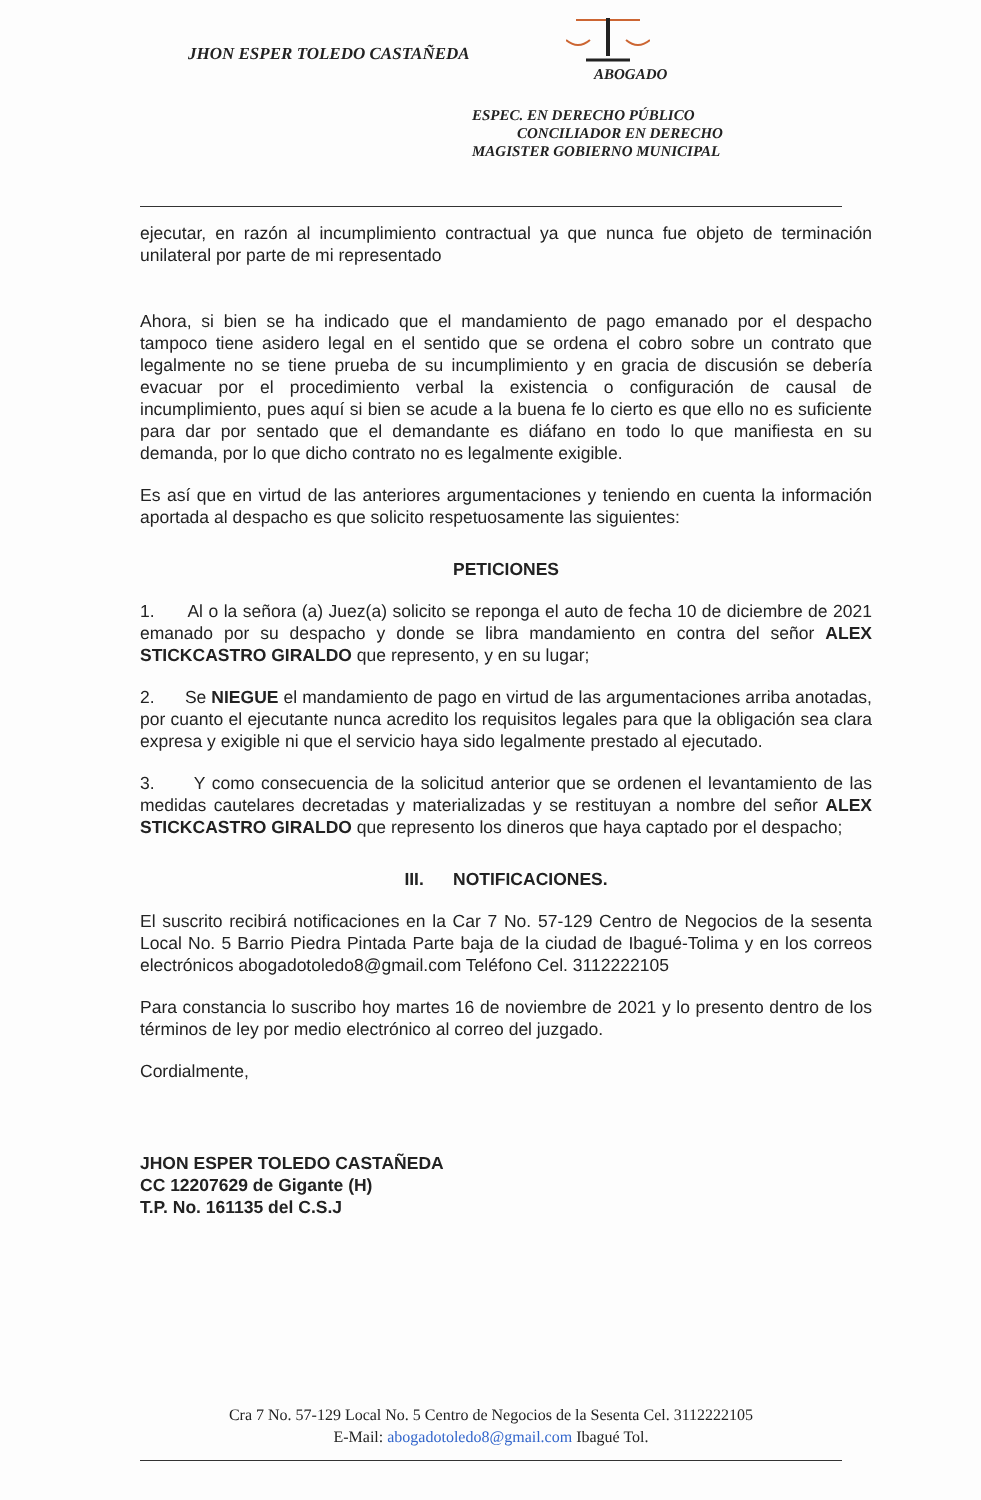JHON ESPER TOLEDO CASTAÑEDA
ABOGADO
ESPEC. EN DERECHO PÚBLICO
CONCILIADOR EN DERECHO
MAGISTER GOBIERNO MUNICIPAL
ejecutar, en razón al incumplimiento contractual ya que nunca fue objeto de terminación unilateral por parte de mi representado
Ahora, si bien se ha indicado que el mandamiento de pago emanado por el despacho tampoco tiene asidero legal en el sentido que se ordena el cobro sobre un contrato que legalmente no se tiene prueba de su incumplimiento y en gracia de discusión se debería evacuar por el procedimiento verbal la existencia o configuración de causal de incumplimiento, pues aquí si bien se acude a la buena fe lo cierto es que ello no es suficiente para dar por sentado que el demandante es diáfano en todo lo que manifiesta en su demanda, por lo que dicho contrato no es legalmente exigible.
Es así que en virtud de las anteriores argumentaciones y teniendo en cuenta la información aportada al despacho es que solicito respetuosamente las siguientes:
PETICIONES
1. Al o la señora (a) Juez(a) solicito se reponga el auto de fecha 10 de diciembre de 2021 emanado por su despacho y donde se libra mandamiento en contra del señor ALEX STICKCASTRO GIRALDO que represento, y en su lugar;
2. Se NIEGUE el mandamiento de pago en virtud de las argumentaciones arriba anotadas, por cuanto el ejecutante nunca acredito los requisitos legales para que la obligación sea clara expresa y exigible ni que el servicio haya sido legalmente prestado al ejecutado.
3. Y como consecuencia de la solicitud anterior que se ordenen el levantamiento de las medidas cautelares decretadas y materializadas y se restituyan a nombre del señor ALEX STICKCASTRO GIRALDO que represento los dineros que haya captado por el despacho;
III. NOTIFICACIONES.
El suscrito recibirá notificaciones en la Car 7 No. 57-129 Centro de Negocios de la sesenta Local No. 5 Barrio Piedra Pintada Parte baja de la ciudad de Ibagué-Tolima y en los correos electrónicos abogadotoledo8@gmail.com Teléfono Cel. 3112222105
Para constancia lo suscribo hoy martes 16 de noviembre de 2021 y lo presento dentro de los términos de ley por medio electrónico al correo del juzgado.
Cordialmente,
JHON ESPER TOLEDO CASTAÑEDA
CC 12207629 de Gigante (H)
T.P. No. 161135 del C.S.J
Cra 7 No. 57-129 Local No. 5 Centro de Negocios de la Sesenta Cel. 3112222105
E-Mail: abogadotoledo8@gmail.com Ibagué Tol.